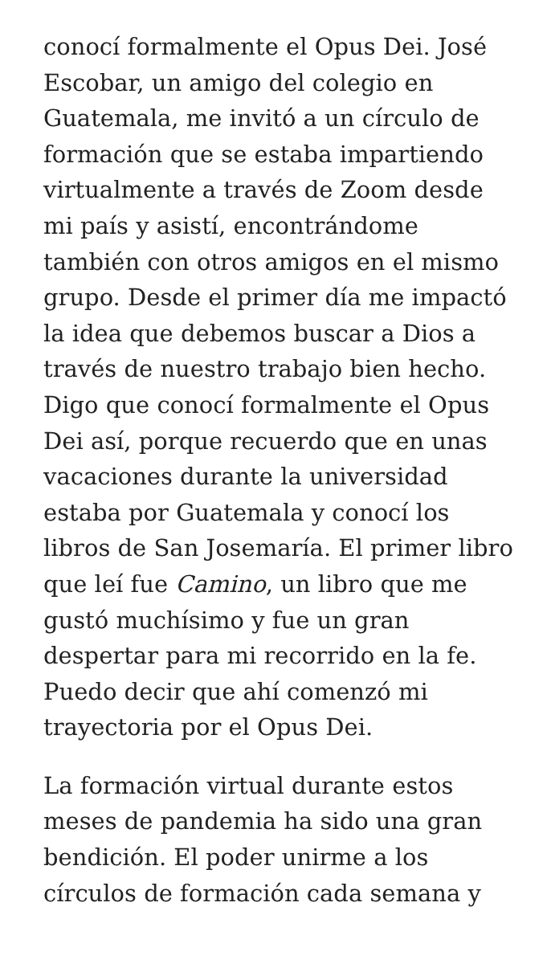conocí formalmente el Opus Dei. José Escobar, un amigo del colegio en Guatemala, me invitó a un círculo de formación que se estaba impartiendo virtualmente a través de Zoom desde mi país y asistí, encontrándome también con otros amigos en el mismo grupo. Desde el primer día me impactó la idea que debemos buscar a Dios a través de nuestro trabajo bien hecho. Digo que conocí formalmente el Opus Dei así, porque recuerdo que en unas vacaciones durante la universidad estaba por Guatemala y conocí los libros de San Josemaría. El primer libro que leí fue Camino, un libro que me gustó muchísimo y fue un gran despertar para mi recorrido en la fe. Puedo decir que ahí comenzó mi trayectoria por el Opus Dei.
La formación virtual durante estos meses de pandemia ha sido una gran bendición. El poder unirme a los círculos de formación cada semana y